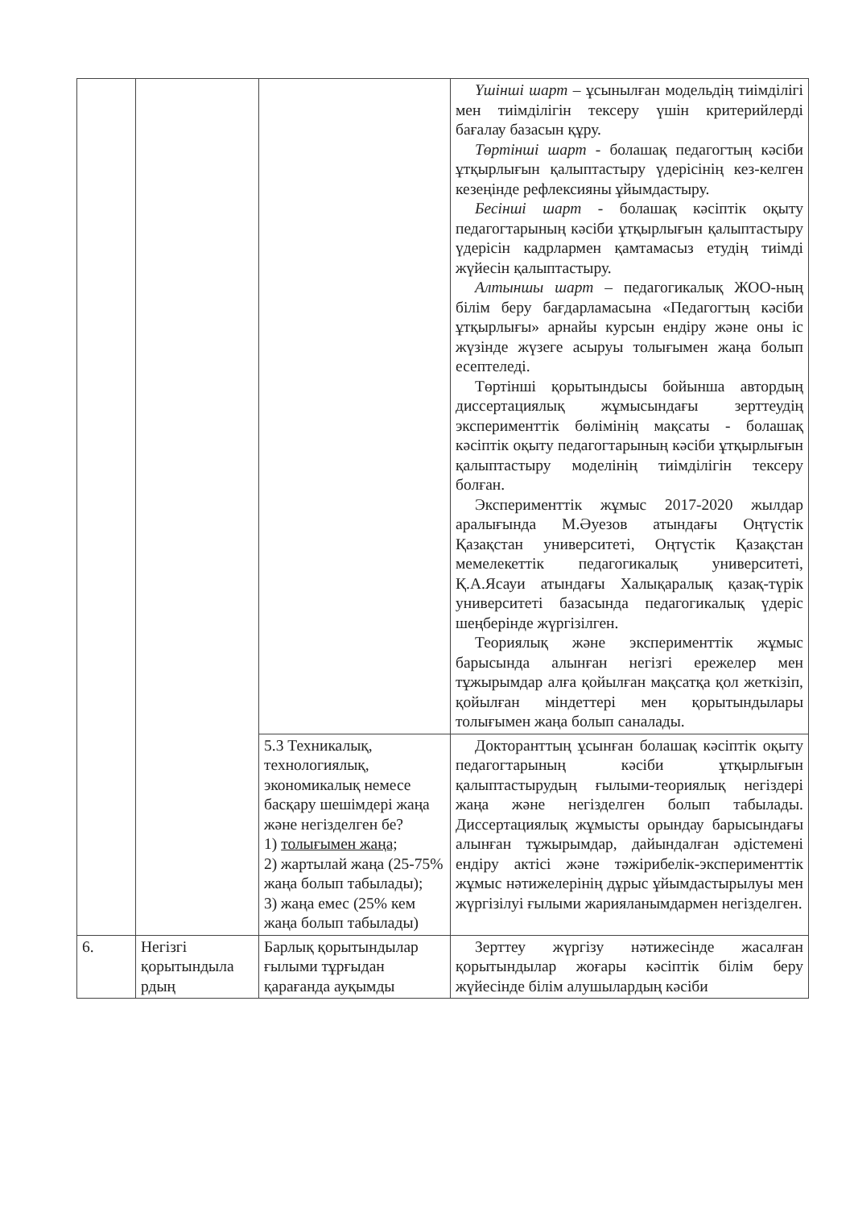| | | | Үшінші шарт – ұсынылған модельдің тиімділігі мен тиімділігін тексеру үшін критерийлерді бағалау базасын құру. Төртінші шарт - болашақ педагогтың кәсіби ұтқырлығын қалыптастыру үдерісінің кез-келген кезеңінде рефлексияны ұйымдастыру. Бесінші шарт - болашақ кәсіптік оқыту педагогтарының кәсіби ұтқырлығын қалыптастыру үдерісін кадрлармен қамтамасыз етудің тиімді жүйесін қалыптастыру. Алтыншы шарт – педагогикалық ЖОО-ның білім беру бағдарламасына «Педагогтың кәсіби ұтқырлығы» арнайы курсын ендіру және оны іс жүзінде жүзеге асыруы толығымен жаңа болып есептеледі. Төртінші қорытындысы бойынша автордың диссертациялық жұмысындағы зерттеудің эксперименттік бөлімінің мақсаты - болашақ кәсіптік оқыту педагогтарының кәсіби ұтқырлығын қалыптастыру моделінің тиімділігін тексеру болған. Эксперименттік жұмыс 2017-2020 жылдар аралығында М.Әуезов атындағы Оңтүстік Қазақстан университеті, Оңтүстік Қазақстан мемелекеттік педагогикалық университеті, Қ.А.Ясауи атындағы Халықаралық қазақ-түрік университеті базасында педагогикалық үдеріс шеңберінде жүргізілген. Теориялық және эксперименттік жұмыс барысында алынған негізгі ережелер мен тұжырымдар алға қойылған мақсатқа қол жеткізіп, қойылған міндеттері мен қорытындылары толығымен жаңа болып саналады. |
| | | 5.3 Техникалық, технологиялық, экономикалық немесе басқару шешімдері жаңа және негізделген бе? 1) толығымен жаңа; 2) жартылай жаңа (25-75% жаңа болып табылады); 3) жаңа емес (25% кем жаңа болып табылады) | Докторанттың ұсынған болашақ кәсіптік оқыту педагогтарының кәсіби ұтқырлығын қалыптастырудың ғылыми-теориялық негіздері жаңа және негізделген болып табылады. Диссертациялық жұмысты орындау барысындағы алынған тұжырымдар, дайындалған әдістемені ендіру актісі және тәжірибелік-эксперименттік жұмыс нәтижелерінің дұрыс ұйымдастырылуы мен жүргізілуі ғылыми жарияланымдармен негізделген. |
| 6. | Негізгі қорытындыла рдың | Барлық қорытындылар ғылыми тұрғыдан қарағанда ауқымды | Зерттеу жүргізу нәтижесінде жасалған қорытындылар жоғары кәсіптік білім беру жүйесінде білім алушылардың кәсіби |